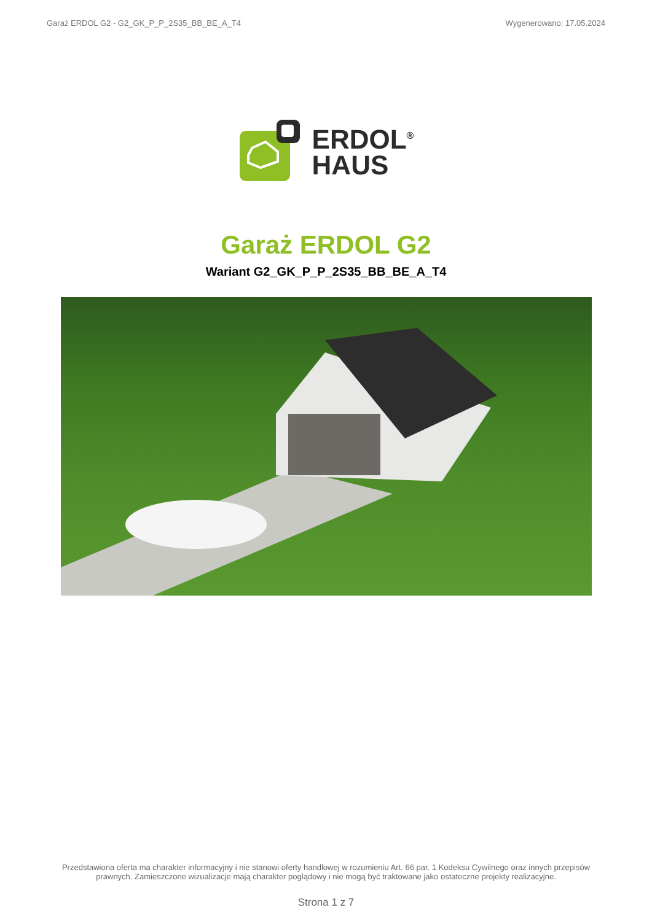Garaż ERDOL G2 - G2_GK_P_P_2S35_BB_BE_A_T4 Wygenerowano: 17.05.2024
ERDOL<sup>®</sup>
HAUS
Garaż ERDOL G2
Wariant G2_GK_P_P_2S35_BB_BE_A_T4
Przedstawiona oferta ma charakter informacyjny i nie stanowi oferty handlowej w rozumieniu Art. 66 par. 1 Kodeksu Cywilnego oraz innych przepisów
prawnych. Zamieszczone wizualizacje mają charakter poglądowy i nie mogą być traktowane jako ostateczne projekty realizacyjne.
Strona 1 z 7